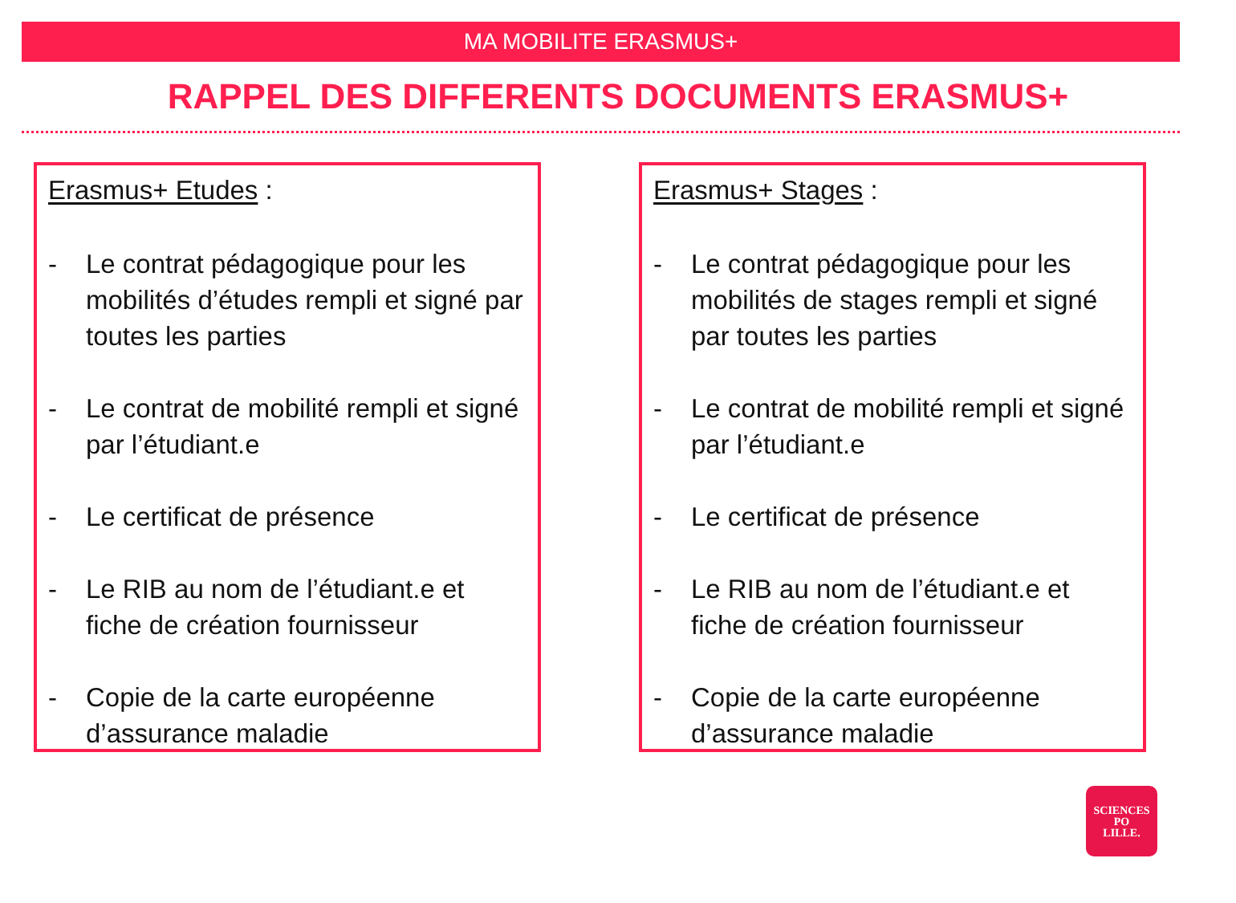MA MOBILITE ERASMUS+
RAPPEL DES DIFFERENTS DOCUMENTS ERASMUS+
Erasmus+ Etudes :
- Le contrat pédagogique pour les mobilités d’études rempli et signé par toutes les parties
- Le contrat de mobilité rempli et signé par l’étudiant.e
- Le certificat de présence
- Le RIB au nom de l’étudiant.e et fiche de création fournisseur
- Copie de la carte européenne d’assurance maladie
Erasmus+ Stages :
- Le contrat pédagogique pour les mobilités de stages rempli et signé par toutes les parties
- Le contrat de mobilité rempli et signé par l’étudiant.e
- Le certificat de présence
- Le RIB au nom de l’étudiant.e et fiche de création fournisseur
- Copie de la carte européenne d’assurance maladie
SCIENCES
PO
LILLE.